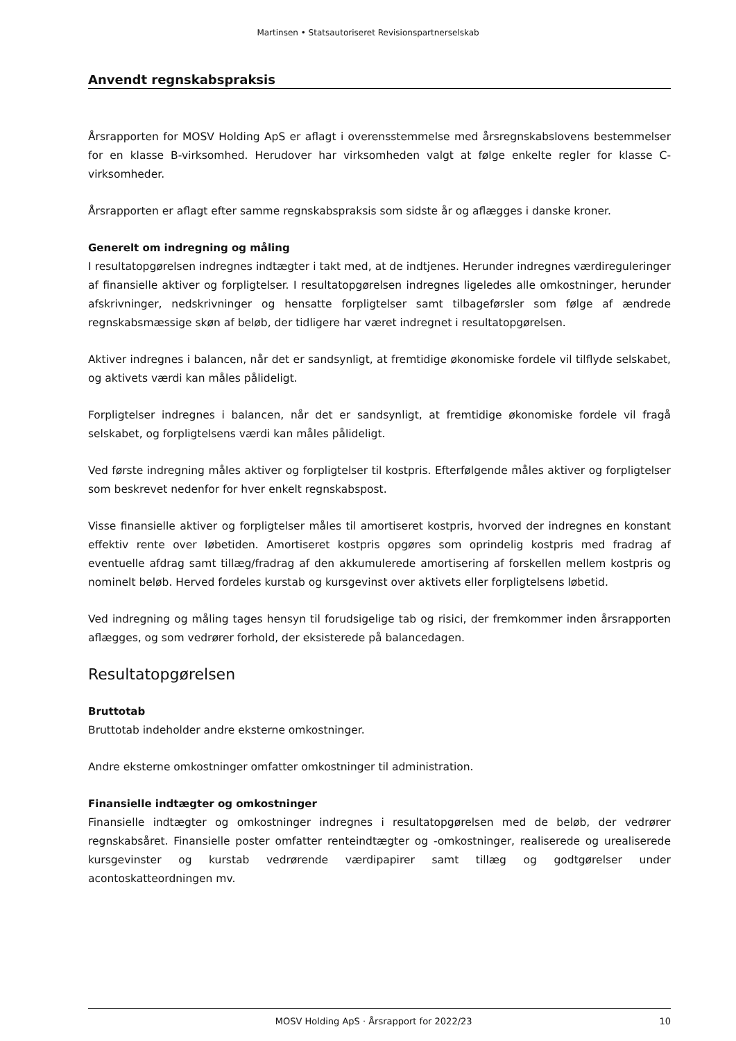Martinsen • Statsautoriseret Revisionspartnerselskab
Anvendt regnskabspraksis
Årsrapporten for MOSV Holding ApS er aflagt i overensstemmelse med årsregnskabslovens bestemmelser for en klasse B-virksomhed. Herudover har virksomheden valgt at følge enkelte regler for klasse C-virksomheder.
Årsrapporten er aflagt efter samme regnskabspraksis som sidste år og aflægges i danske kroner.
Generelt om indregning og måling
I resultatopgørelsen indregnes indtægter i takt med, at de indtjenes. Herunder indregnes værdireguleringer af finansielle aktiver og forpligtelser. I resultatopgørelsen indregnes ligeledes alle omkostninger, herunder afskrivninger, nedskrivninger og hensatte forpligtelser samt tilbageførsler som følge af ændrede regnskabsmæssige skøn af beløb, der tidligere har været indregnet i resultatopgørelsen.
Aktiver indregnes i balancen, når det er sandsynligt, at fremtidige økonomiske fordele vil tilflyde selskabet, og aktivets værdi kan måles pålideligt.
Forpligtelser indregnes i balancen, når det er sandsynligt, at fremtidige økonomiske fordele vil fragå selskabet, og forpligtelsens værdi kan måles pålideligt.
Ved første indregning måles aktiver og forpligtelser til kostpris. Efterfølgende måles aktiver og forpligtelser som beskrevet nedenfor for hver enkelt regnskabspost.
Visse finansielle aktiver og forpligtelser måles til amortiseret kostpris, hvorved der indregnes en konstant effektiv rente over løbetiden. Amortiseret kostpris opgøres som oprindelig kostpris med fradrag af eventuelle afdrag samt tillæg/fradrag af den akkumulerede amortisering af forskellen mellem kostpris og nominelt beløb. Herved fordeles kurstab og kursgevinst over aktivets eller forpligtelsens løbetid.
Ved indregning og måling tages hensyn til forudsigelige tab og risici, der fremkommer inden årsrapporten aflægges, og som vedrører forhold, der eksisterede på balancedagen.
Resultatopgørelsen
Bruttotab
Bruttotab indeholder andre eksterne omkostninger.
Andre eksterne omkostninger omfatter omkostninger til administration.
Finansielle indtægter og omkostninger
Finansielle indtægter og omkostninger indregnes i resultatopgørelsen med de beløb, der vedrører regnskabsåret. Finansielle poster omfatter renteindtægter og -omkostninger, realiserede og urealiserede kursgevinster og kurstab vedrørende værdipapirer samt tillæg og godtgørelser under acontoskatteordningen mv.
MOSV Holding ApS · Årsrapport for 2022/23 10